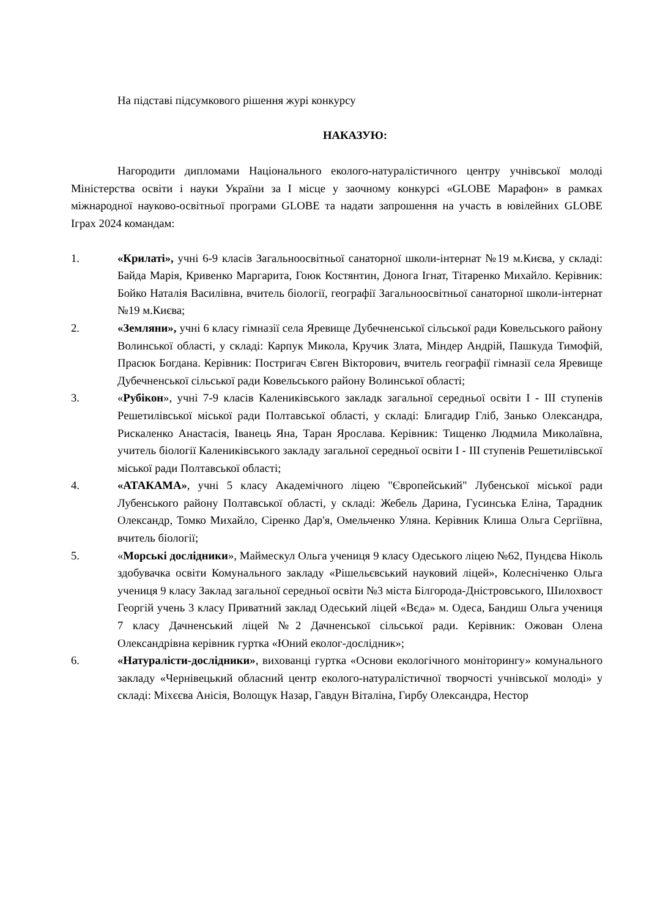На підставі підсумкового рішення журі конкурсу
НАКАЗУЮ:
Нагородити дипломами Національного еколого-натуралістичного центру учнівської молоді Міністерства освіти і науки України за І місце у заочному конкурсі «GLOBE Марафон» в рамках міжнародної науково-освітньої програми GLOBE та надати запрошення на участь в ювілейних GLOBE Іграх 2024 командам:
1. «Крилаті», учні 6-9 класів Загальноосвітньої санаторної школи-інтернат №19 м.Києва, у складі: Байда Марія, Кривенко Маргарита, Гоюк Костянтин, Донога Ігнат, Тітаренко Михайло. Керівник: Бойко Наталія Василівна, вчитель біології, географії Загальноосвітньої санаторної школи-інтернат №19 м.Києва;
2. «Земляни», учні 6 класу гімназії села Яревище Дубечненської сільської ради Ковельського району Волинської області, у складі: Карпук Микола, Кручик Злата, Міндер Андрій, Пашкуда Тимофій, Прасюк Богдана. Керівник: Постригач Євген Вікторович, вчитель географії гімназії села Яревище Дубечненської сільської ради Ковельського району Волинської області;
3. «Рубікон», учні 7-9 класів Калениківського закладк загальної середньої освіти І - ІІІ ступенів Решетилівської міської ради Полтавської області, у складі: Блигадир Гліб, Занько Олександра, Рискаленко Анастасія, Іванець Яна, Таран Ярослава. Керівник: Тищенко Людмила Миколаївна, учитель біології Калениківського закладу загальної середньої освіти І - ІІІ ступенів Решетилівської міської ради Полтавської області;
4. «АТАКАМА», учні 5 класу Академічного ліцею "Європейський" Лубенської міської ради Лубенського району Полтавської області, у складі: Жебель Дарина, Гусинська Еліна, Тарадник Олександр, Томко Михайло, Сіренко Дар'я, Омельченко Уляна. Керівник Клиша Ольга Сергіївна, вчитель біології;
5. «Морські дослідники», Маймескул Ольга учениця 9 класу Одеського ліцею №62, Пундєва Ніколь здобувачка освіти Комунального закладу «Рішельєвський науковий ліцей», Колесніченко Ольга учениця 9 класу Заклад загальної середньої освіти №3 міста Білгорода-Дністровського, Шилохвост Георгій учень 3 класу Приватний заклад Одеський ліцей «Вєда» м. Одеса, Бандиш Ольга учениця 7 класу Дачненський ліцей №2 Дачненської сільської ради. Керівник: Ожован Олена Олександрівна керівник гуртка «Юний еколог-дослідник»;
6. «Натуралісти-дослідники», вихованці гуртка «Основи екологічного моніторингу» комунального закладу «Чернівецький обласний центр еколого-натуралістичної творчості учнівської молоді» у складі: Міхєєва Анісія, Волощук Назар, Гавдун Віталіна, Гирбу Олександра, Нестор